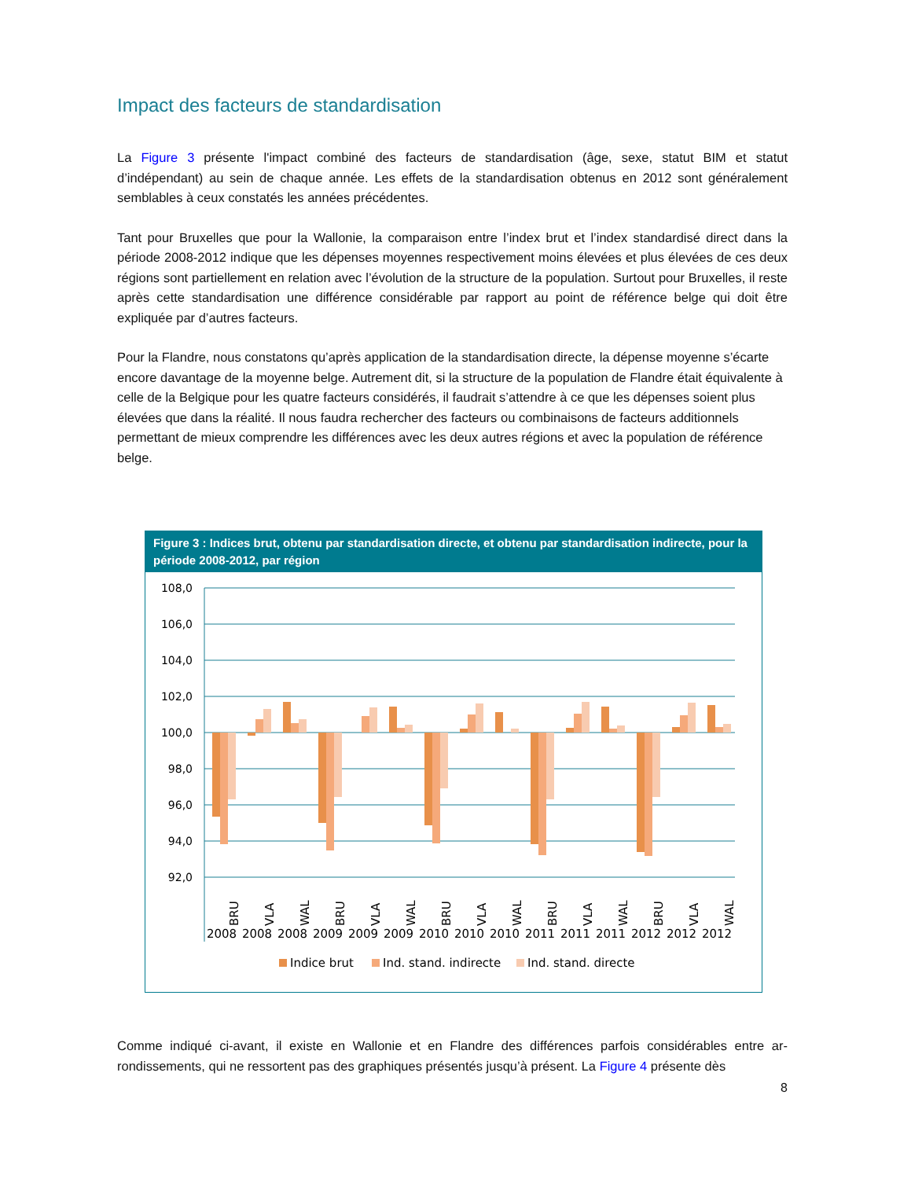Impact des facteurs de standardisation
La Figure 3 présente l'impact combiné des facteurs de standardisation (âge, sexe, statut BIM et statut d’indépendant) au sein de chaque année. Les effets de la standardisation obtenus en 2012 sont générale­ment semblables à ceux constatés les années précédentes.
Tant pour Bruxelles que pour la Wallonie, la comparaison entre l’index brut et l’index standardisé direct dans la période 2008-2012 indique que les dépenses moyennes respectivement moins élevées et plus élevées de ces deux régions sont partiellement en relation avec l’évolution de la structure de la population. Surtout pour Bruxelles, il reste après cette standardisation une différence considérable par rapport au point de référence belge qui doit être expliquée par d’autres facteurs.
Pour la Flandre, nous constatons qu’après application de la standardisation directe, la dépense moyenne s’écarte encore davantage de la moyenne belge. Autrement dit, si la structure de la population de Flandre était équivalente à celle de la Belgique pour les quatre facteurs considérés, il faudrait s’attendre à ce que les dépenses soient plus élevées que dans la réalité. Il nous faudra rechercher des facteurs ou combinaisons de facteurs additionnels permettant de mieux comprendre les différences avec les deux autres régions et avec la population de référence belge.
Figure 3 : Indices brut, obtenu par standardisation directe, et obtenu par standardisation indirecte, pour la période 2008-2012, par région
108,0
106,0
104,0
102,0
100,0
98,0
96,0
94,0
92,0
BRU
VLA
WAL
BRU
VLA
WAL
BRU
VLA
WAL
BRU
VLA
WAL
BRU
VLA
WAL
2008
2008
2008
2009
2009
2009
2010
2010
2010
2011
2011
2011
2012
2012
2012
Indice brut
Ind. stand. indirecte
Ind. stand. directe
Comme indiqué ci-avant, il existe en Wallonie et en Flandre des différences parfois considérables entre ar­rondissements, qui ne ressortent pas des graphiques présentés jusqu’à présent. La Figure 4 présente dès
8